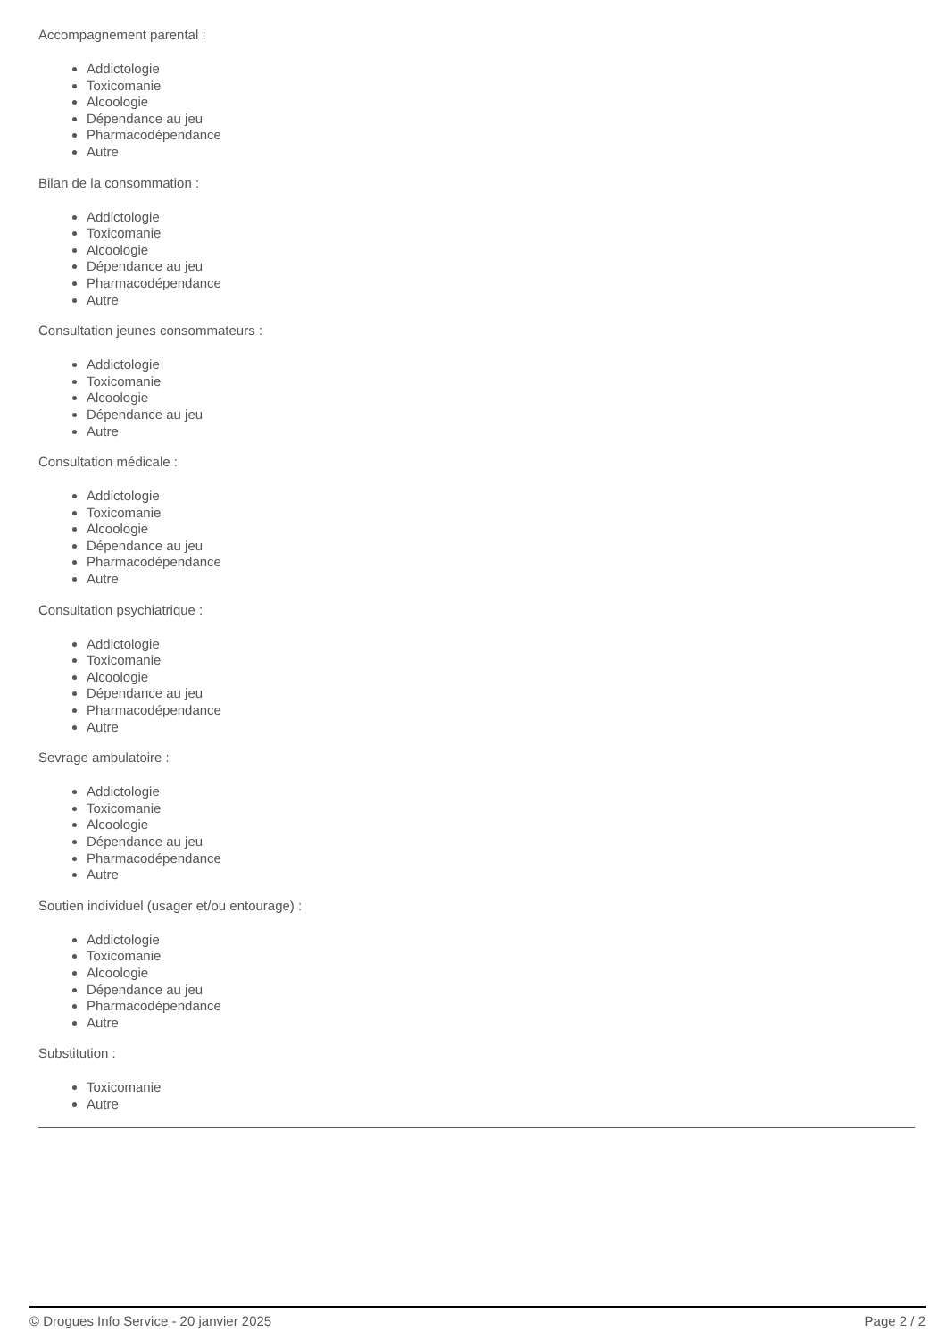Accompagnement parental :
Addictologie
Toxicomanie
Alcoologie
Dépendance au jeu
Pharmacodépendance
Autre
Bilan de la consommation :
Addictologie
Toxicomanie
Alcoologie
Dépendance au jeu
Pharmacodépendance
Autre
Consultation jeunes consommateurs :
Addictologie
Toxicomanie
Alcoologie
Dépendance au jeu
Autre
Consultation médicale :
Addictologie
Toxicomanie
Alcoologie
Dépendance au jeu
Pharmacodépendance
Autre
Consultation psychiatrique :
Addictologie
Toxicomanie
Alcoologie
Dépendance au jeu
Pharmacodépendance
Autre
Sevrage ambulatoire :
Addictologie
Toxicomanie
Alcoologie
Dépendance au jeu
Pharmacodépendance
Autre
Soutien individuel (usager et/ou entourage) :
Addictologie
Toxicomanie
Alcoologie
Dépendance au jeu
Pharmacodépendance
Autre
Substitution :
Toxicomanie
Autre
© Drogues Info Service - 20 janvier 2025 Page 2 / 2